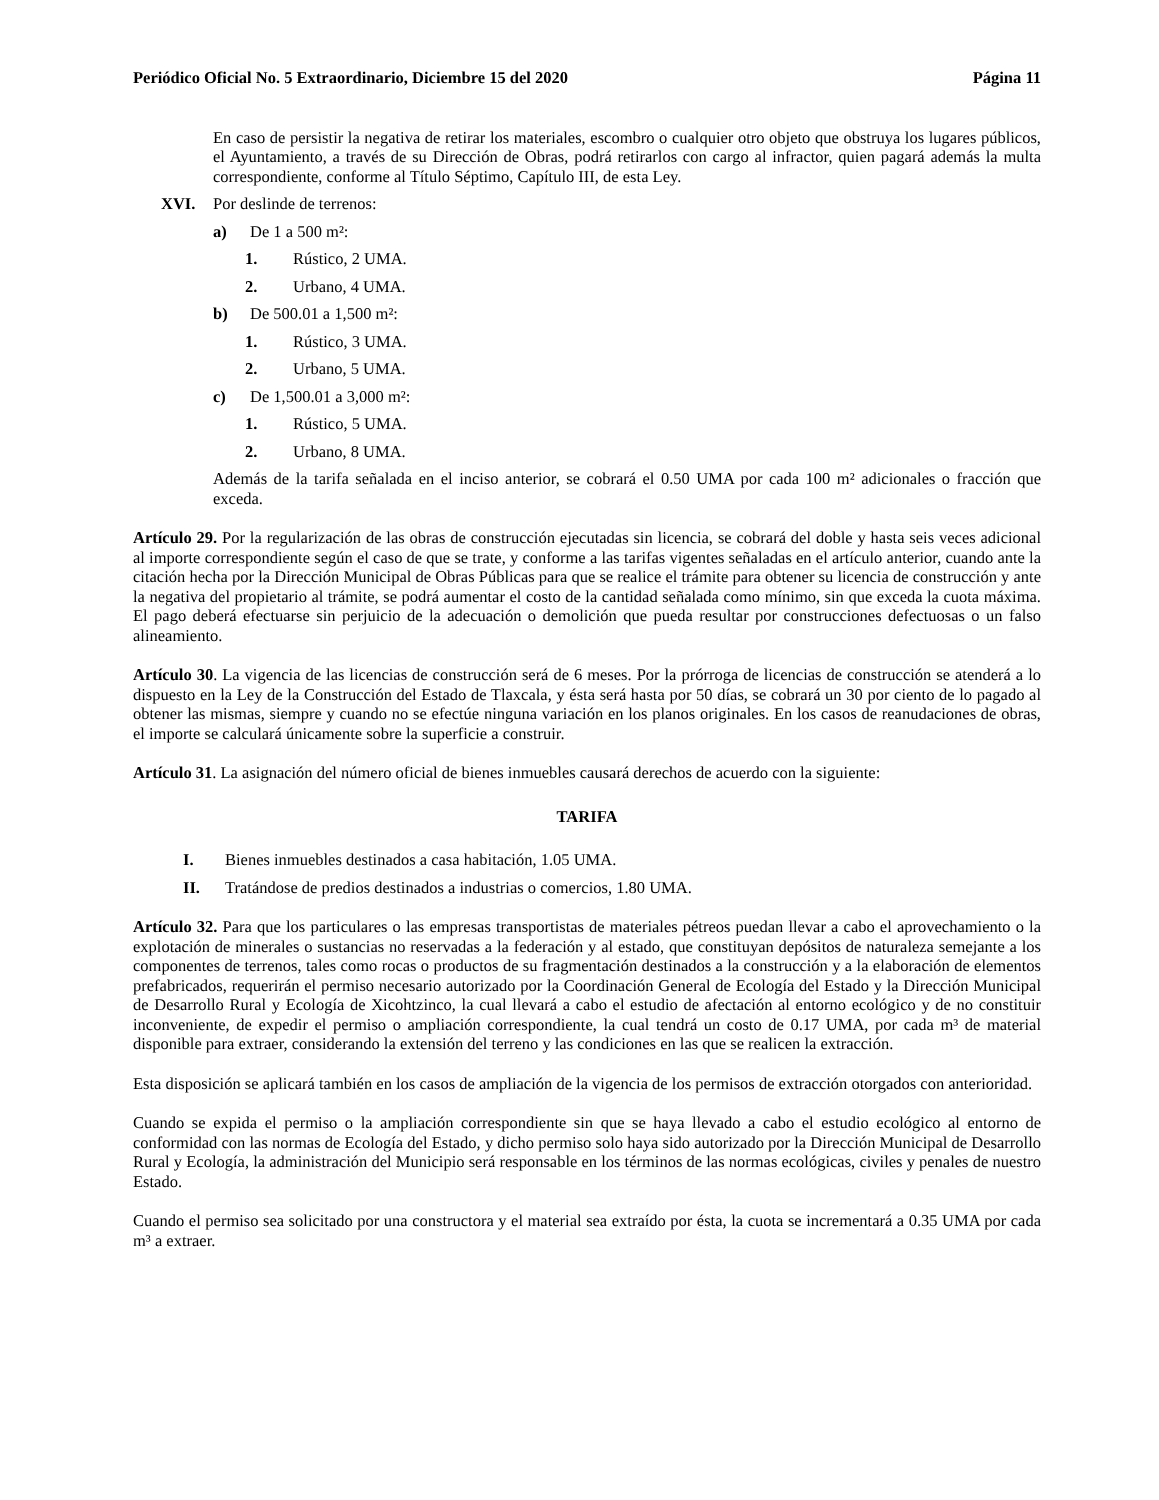Periódico Oficial No. 5 Extraordinario, Diciembre 15 del 2020 Página 11
En caso de persistir la negativa de retirar los materiales, escombro o cualquier otro objeto que obstruya los lugares públicos, el Ayuntamiento, a través de su Dirección de Obras, podrá retirarlos con cargo al infractor, quien pagará además la multa correspondiente, conforme al Título Séptimo, Capítulo III, de esta Ley.
XVI. Por deslinde de terrenos:
a) De 1 a 500 m²:
1. Rústico, 2 UMA.
2. Urbano, 4 UMA.
b) De 500.01 a 1,500 m²:
1. Rústico, 3 UMA.
2. Urbano, 5 UMA.
c) De 1,500.01 a 3,000 m²:
1. Rústico, 5 UMA.
2. Urbano, 8 UMA.
Además de la tarifa señalada en el inciso anterior, se cobrará el 0.50 UMA por cada 100 m² adicionales o fracción que exceda.
Artículo 29. Por la regularización de las obras de construcción ejecutadas sin licencia, se cobrará del doble y hasta seis veces adicional al importe correspondiente según el caso de que se trate, y conforme a las tarifas vigentes señaladas en el artículo anterior, cuando ante la citación hecha por la Dirección Municipal de Obras Públicas para que se realice el trámite para obtener su licencia de construcción y ante la negativa del propietario al trámite, se podrá aumentar el costo de la cantidad señalada como mínimo, sin que exceda la cuota máxima. El pago deberá efectuarse sin perjuicio de la adecuación o demolición que pueda resultar por construcciones defectuosas o un falso alineamiento.
Artículo 30. La vigencia de las licencias de construcción será de 6 meses. Por la prórroga de licencias de construcción se atenderá a lo dispuesto en la Ley de la Construcción del Estado de Tlaxcala, y ésta será hasta por 50 días, se cobrará un 30 por ciento de lo pagado al obtener las mismas, siempre y cuando no se efectúe ninguna variación en los planos originales. En los casos de reanudaciones de obras, el importe se calculará únicamente sobre la superficie a construir.
Artículo 31. La asignación del número oficial de bienes inmuebles causará derechos de acuerdo con la siguiente:
TARIFA
I. Bienes inmuebles destinados a casa habitación, 1.05 UMA.
II. Tratándose de predios destinados a industrias o comercios, 1.80 UMA.
Artículo 32. Para que los particulares o las empresas transportistas de materiales pétreos puedan llevar a cabo el aprovechamiento o la explotación de minerales o sustancias no reservadas a la federación y al estado, que constituyan depósitos de naturaleza semejante a los componentes de terrenos, tales como rocas o productos de su fragmentación destinados a la construcción y a la elaboración de elementos prefabricados, requerirán el permiso necesario autorizado por la Coordinación General de Ecología del Estado y la Dirección Municipal de Desarrollo Rural y Ecología de Xicohtzinco, la cual llevará a cabo el estudio de afectación al entorno ecológico y de no constituir inconveniente, de expedir el permiso o ampliación correspondiente, la cual tendrá un costo de 0.17 UMA, por cada m³ de material disponible para extraer, considerando la extensión del terreno y las condiciones en las que se realicen la extracción.
Esta disposición se aplicará también en los casos de ampliación de la vigencia de los permisos de extracción otorgados con anterioridad.
Cuando se expida el permiso o la ampliación correspondiente sin que se haya llevado a cabo el estudio ecológico al entorno de conformidad con las normas de Ecología del Estado, y dicho permiso solo haya sido autorizado por la Dirección Municipal de Desarrollo Rural y Ecología, la administración del Municipio será responsable en los términos de las normas ecológicas, civiles y penales de nuestro Estado.
Cuando el permiso sea solicitado por una constructora y el material sea extraído por ésta, la cuota se incrementará a 0.35 UMA por cada m³ a extraer.